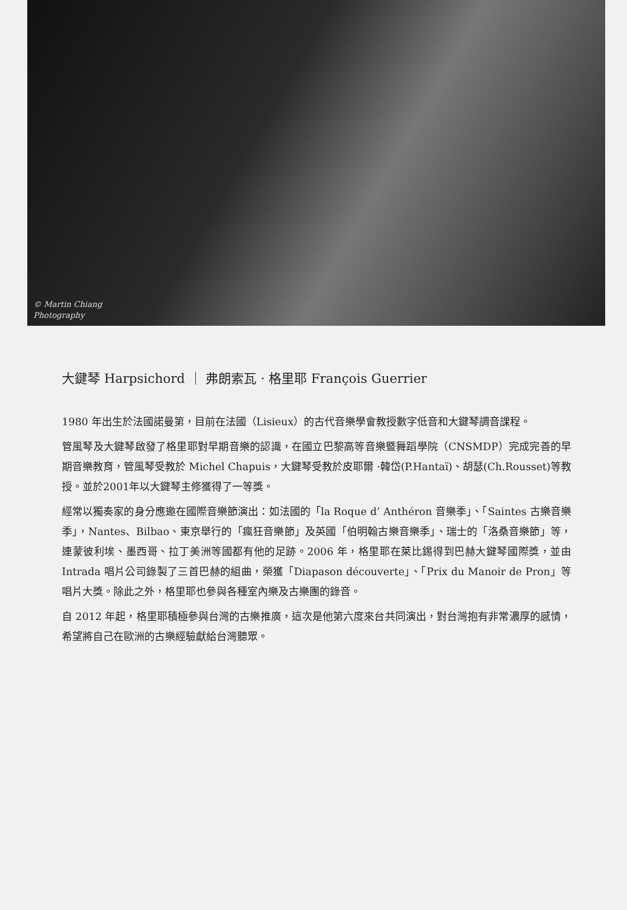© Martin Chiang
Photography
大鍵琴 Harpsichord ｜ 弗朗索瓦 · 格里耶 François Guerrier
1980 年出生於法國諾曼第，目前在法國（Lisieux）的古代音樂學會教授數字低音和大鍵琴調音課程。
管風琴及大鍵琴啟發了格里耶對早期音樂的認識，在國立巴黎高等音樂暨舞蹈學院（CNSMDP）完成完善的早期音樂教育，管風琴受教於 Michel Chapuis，大鍵琴受教於皮耶爾 ·韓岱(P.Hantaï)、胡瑟(Ch.Rousset)等教授。並於2001年以大鍵琴主修獲得了一等獎。
經常以獨奏家的身分應邀在國際音樂節演出：如法國的「la Roque d’ Anthéron 音樂季」、「Saintes 古樂音樂季」，Nantes、Bilbao、東京舉行的「瘋狂音樂節」及英國「伯明翰古樂音樂季」、瑞士的「洛桑音樂節」等，連蒙彼利埃、墨西哥、拉丁美洲等國都有他的足跡。2006 年，格里耶在萊比錫得到巴赫大鍵琴國際獎，並由 Intrada 唱片公司錄製了三首巴赫的組曲，榮獲「Diapason découverte」、「Prix du Manoir de Pron」等唱片大獎。除此之外，格里耶也參與各種室內樂及古樂團的錄音。
自 2012 年起，格里耶積極參與台灣的古樂推廣，這次是他第六度來台共同演出，對台灣抱有非常濃厚的感情，希望將自己在歐洲的古樂經驗獻給台灣聽眾。